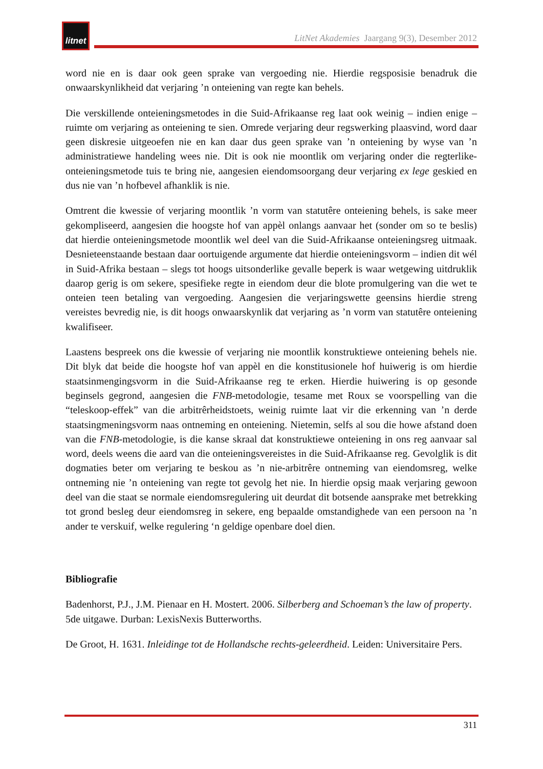litnet
LitNet Akademies Jaargang 9(3), Desember 2012
word nie en is daar ook geen sprake van vergoeding nie. Hierdie regsposisie benadruk die onwaarskynlikheid dat verjaring ’n onteiening van regte kan behels.
Die verskillende onteieningsmetodes in die Suid-Afrikaanse reg laat ook weinig – indien enige – ruimte om verjaring as onteiening te sien. Omrede verjaring deur regswerking plaasvind, word daar geen diskresie uitgeoefen nie en kan daar dus geen sprake van ’n onteiening by wyse van ’n administratiewe handeling wees nie. Dit is ook nie moontlik om verjaring onder die regterlike-onteieningsmetode tuis te bring nie, aangesien eiendomsoorgang deur verjaring ex lege geskied en dus nie van ’n hofbevel afhanklik is nie.
Omtrent die kwessie of verjaring moontlik ’n vorm van statutêre onteiening behels, is sake meer gekompliseerd, aangesien die hoogste hof van appèl onlangs aanvaar het (sonder om so te beslis) dat hierdie onteieningsmetode moontlik wel deel van die Suid-Afrikaanse onteieningsreg uitmaak. Desnieteenstaande bestaan daar oortuigende argumente dat hierdie onteieningsvorm – indien dit wél in Suid-Afrika bestaan – slegs tot hoogs uitsonderlike gevalle beperk is waar wetgewing uitdruklik daarop gerig is om sekere, spesifieke regte in eiendom deur die blote promulgering van die wet te onteien teen betaling van vergoeding. Aangesien die verjaringswette geensins hierdie streng vereistes bevredig nie, is dit hoogs onwaarskynlik dat verjaring as ’n vorm van statutêre onteiening kwalifiseer.
Laastens bespreek ons die kwessie of verjaring nie moontlik konstruktiewe onteiening behels nie. Dit blyk dat beide die hoogste hof van appèl en die konstitusionele hof huiwerig is om hierdie staatsinmengingsvorm in die Suid-Afrikaanse reg te erken. Hierdie huiwering is op gesonde beginsels gegrond, aangesien die FNB-metodologie, tesame met Roux se voorspelling van die “teleskoop-effek” van die arbitrêrheidstoets, weinig ruimte laat vir die erkenning van ’n derde staatsingmeningsvorm naas ontneming en onteiening. Nietemin, selfs al sou die howe afstand doen van die FNB-metodologie, is die kanse skraal dat konstruktiewe onteiening in ons reg aanvaar sal word, deels weens die aard van die onteieningsvereistes in die Suid-Afrikaanse reg. Gevolglik is dit dogmaties beter om verjaring te beskou as ’n nie-arbitrêre ontneming van eiendomsreg, welke ontneming nie ’n onteiening van regte tot gevolg het nie. In hierdie opsig maak verjaring gewoon deel van die staat se normale eiendomsregulering uit deurdat dit botsende aansprake met betrekking tot grond besleg deur eiendomsreg in sekere, eng bepaalde omstandighede van een persoon na ’n ander te verskuif, welke regulering ‘n geldige openbare doel dien.
Bibliografie
Badenhorst, P.J., J.M. Pienaar en H. Mostert. 2006. Silberberg and Schoeman’s the law of property. 5de uitgawe. Durban: LexisNexis Butterworths.
De Groot, H. 1631. Inleidinge tot de Hollandsche rechts-geleerdheid. Leiden: Universitaire Pers.
311